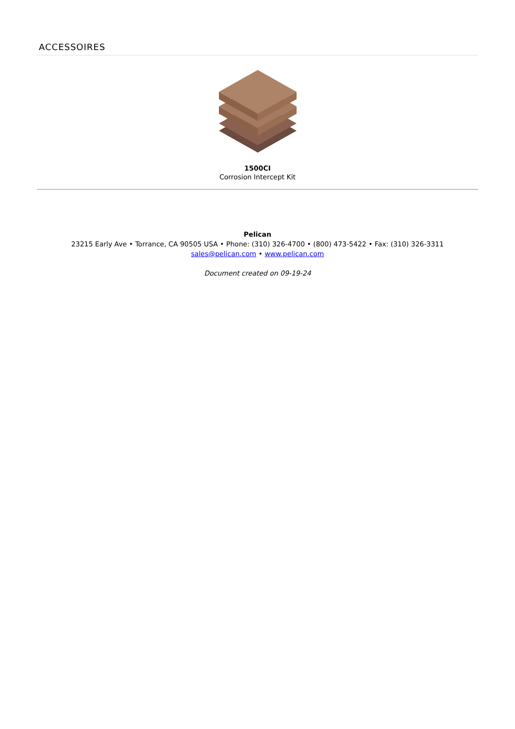ACCESSOIRES
1500CI
Corrosion Intercept Kit
Pelican
23215 Early Ave • Torrance, CA 90505 USA • Phone: (310) 326-4700 • (800) 473-5422 • Fax: (310) 326-3311
sales@pelican.com • www.pelican.com
Document created on 09-19-24